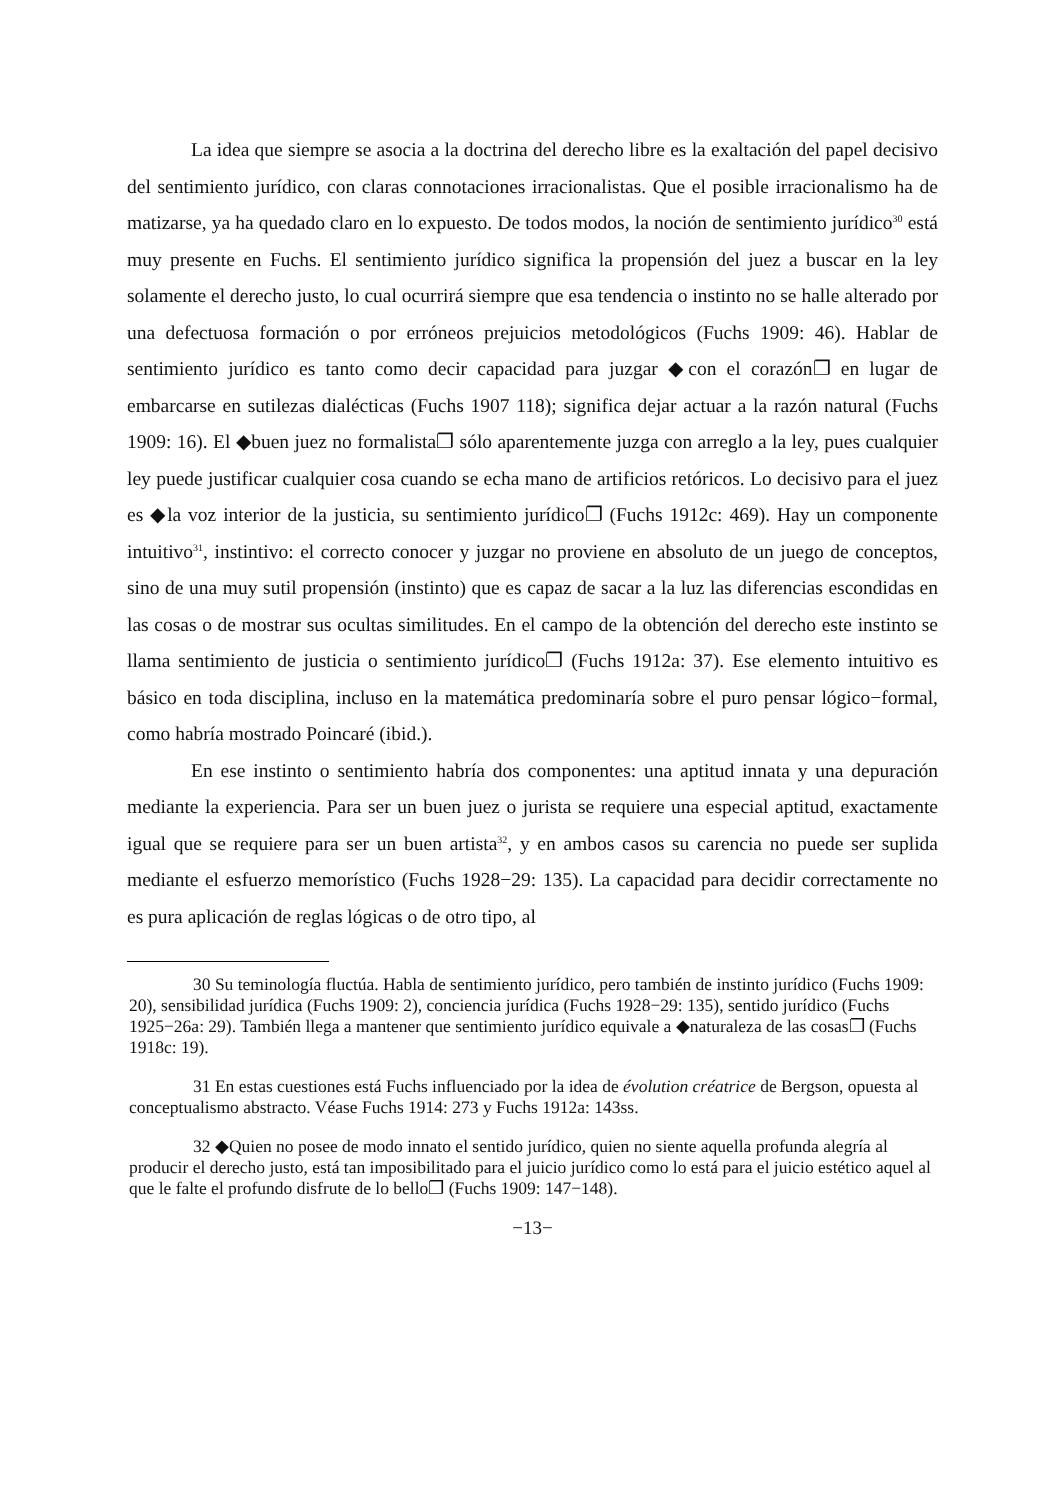La idea que siempre se asocia a la doctrina del derecho libre es la exaltación del papel decisivo del sentimiento jurídico, con claras connotaciones irracionalistas. Que el posible irracionalismo ha de matizarse, ya ha quedado claro en lo expuesto. De todos modos, la noción de sentimiento jurídico<sup>30</sup> está muy presente en Fuchs. El sentimiento jurídico significa la propensión del juez a buscar en la ley solamente el derecho justo, lo cual ocurrirá siempre que esa tendencia o instinto no se halle alterado por una defectuosa formación o por erróneos prejuicios metodológicos (Fuchs 1909: 46). Hablar de sentimiento jurídico es tanto como decir capacidad para juzgar ◆con el corazón❐ en lugar de embarcarse en sutilezas dialécticas (Fuchs 1907 118); significa dejar actuar a la razón natural (Fuchs 1909: 16). El ◆buen juez no formalista❐ sólo aparentemente juzga con arreglo a la ley, pues cualquier ley puede justificar cualquier cosa cuando se echa mano de artificios retóricos. Lo decisivo para el juez es ◆la voz interior de la justicia, su sentimiento jurídico❐ (Fuchs 1912c: 469). Hay un componente intuitivo<sup>31</sup>, instintivo: el correcto conocer y juzgar no proviene en absoluto de un juego de conceptos, sino de una muy sutil propensión (instinto) que es capaz de sacar a la luz las diferencias escondidas en las cosas o de mostrar sus ocultas similitudes. En el campo de la obtención del derecho este instinto se llama sentimiento de justicia o sentimiento jurídico❐ (Fuchs 1912a: 37). Ese elemento intuitivo es básico en toda disciplina, incluso en la matemática predominaría sobre el puro pensar lógico−formal, como habría mostrado Poincaré (ibid.).
En ese instinto o sentimiento habría dos componentes: una aptitud innata y una depuración mediante la experiencia. Para ser un buen juez o jurista se requiere una especial aptitud, exactamente igual que se requiere para ser un buen artista<sup>32</sup>, y en ambos casos su carencia no puede ser suplida mediante el esfuerzo memorístico (Fuchs 1928−29: 135). La capacidad para decidir correctamente no es pura aplicación de reglas lógicas o de otro tipo, al
30 Su teminología fluctúa. Habla de sentimiento jurídico, pero también de instinto jurídico (Fuchs 1909: 20), sensibilidad jurídica (Fuchs 1909: 2), conciencia jurídica (Fuchs 1928−29: 135), sentido jurídico (Fuchs 1925−26a: 29). También llega a mantener que sentimiento jurídico equivale a ◆naturaleza de las cosas❐ (Fuchs 1918c: 19).
31 En estas cuestiones está Fuchs influenciado por la idea de évolution créatrice de Bergson, opuesta al conceptualismo abstracto. Véase Fuchs 1914: 273 y Fuchs 1912a: 143ss.
32 ◆Quien no posee de modo innato el sentido jurídico, quien no siente aquella profunda alegría al producir el derecho justo, está tan imposibilitado para el juicio jurídico como lo está para el juicio estético aquel al que le falte el profundo disfrute de lo bello❐ (Fuchs 1909: 147−148).
−13−